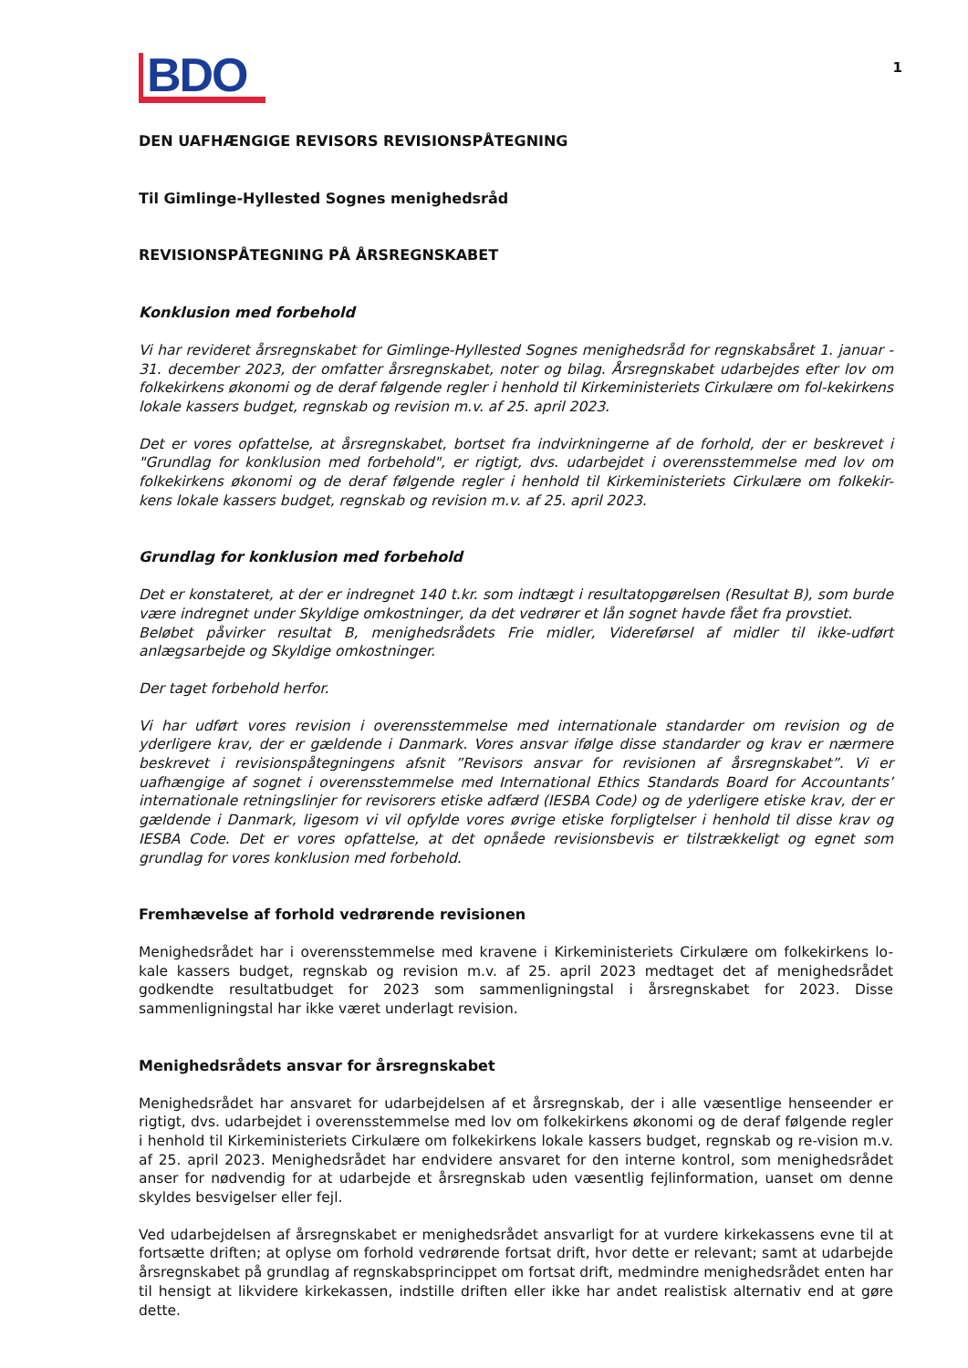1
BDO
DEN UAFHÆNGIGE REVISORS REVISIONSPÅTEGNING
Til Gimlinge-Hyllested Sognes menighedsråd
REVISIONSPÅTEGNING PÅ ÅRSREGNSKABET
Konklusion med forbehold
Vi har revideret årsregnskabet for Gimlinge-Hyllested Sognes menighedsråd for regnskabsåret 1. januar - 31. december 2023, der omfatter årsregnskabet, noter og bilag. Årsregnskabet udarbejdes efter lov om folkekirkens økonomi og de deraf følgende regler i henhold til Kirkeministeriets Cirkulære om fol-kekirkens lokale kassers budget, regnskab og revision m.v. af 25. april 2023.
Det er vores opfattelse, at årsregnskabet, bortset fra indvirkningerne af de forhold, der er beskrevet i "Grundlag for konklusion med forbehold", er rigtigt, dvs. udarbejdet i overensstemmelse med lov om folkekirkens økonomi og de deraf følgende regler i henhold til Kirkeministeriets Cirkulære om folkekir- kens lokale kassers budget, regnskab og revision m.v. af 25. april 2023.
Grundlag for konklusion med forbehold
Det er konstateret, at der er indregnet 140 t.kr. som indtægt i resultatopgørelsen (Resultat B), som burde være indregnet under Skyldige omkostninger, da det vedrører et lån sognet havde fået fra provstiet.
Beløbet påvirker resultat B, menighedsrådets Frie midler, Videreførsel af midler til ikke-udført anlægsarbejde og Skyldige omkostninger.
Der taget forbehold herfor.
Vi har udført vores revision i overensstemmelse med internationale standarder om revision og de yderligere krav, der er gældende i Danmark. Vores ansvar ifølge disse standarder og krav er nærmere beskrevet i revisionspåtegningens afsnit ”Revisors ansvar for revisionen af årsregnskabet”. Vi er uafhængige af sognet i overensstemmelse med International Ethics Standards Board for Accountants’ internationale retningslinjer for revisorers etiske adfærd (IESBA Code) og de yderligere etiske krav, der er gældende i Danmark, ligesom vi vil opfylde vores øvrige etiske forpligtelser i henhold til disse krav og IESBA Code. Det er vores opfattelse, at det opnåede revisionsbevis er tilstrækkeligt og egnet som grundlag for vores konklusion med forbehold.
Fremhævelse af forhold vedrørende revisionen
Menighedsrådet har i overensstemmelse med kravene i Kirkeministeriets Cirkulære om folkekirkens lo-kale kassers budget, regnskab og revision m.v. af 25. april 2023 medtaget det af menighedsrådet godkendte resultatbudget for 2023 som sammenligningstal i årsregnskabet for 2023. Disse sammenligningstal har ikke været underlagt revision.
Menighedsrådets ansvar for årsregnskabet
Menighedsrådet har ansvaret for udarbejdelsen af et årsregnskab, der i alle væsentlige henseender er rigtigt, dvs. udarbejdet i overensstemmelse med lov om folkekirkens økonomi og de deraf følgende regler i henhold til Kirkeministeriets Cirkulære om folkekirkens lokale kassers budget, regnskab og re-vision m.v. af 25. april 2023. Menighedsrådet har endvidere ansvaret for den interne kontrol, som menighedsrådet anser for nødvendig for at udarbejde et årsregnskab uden væsentlig fejlinformation, uanset om denne skyldes besvigelser eller fejl.
Ved udarbejdelsen af årsregnskabet er menighedsrådet ansvarligt for at vurdere kirkekassens evne til at fortsætte driften; at oplyse om forhold vedrørende fortsat drift, hvor dette er relevant; samt at udarbejde årsregnskabet på grundlag af regnskabsprincippet om fortsat drift, medmindre menighedsrådet enten har til hensigt at likvidere kirkekassen, indstille driften eller ikke har andet realistisk alternativ end at gøre dette.